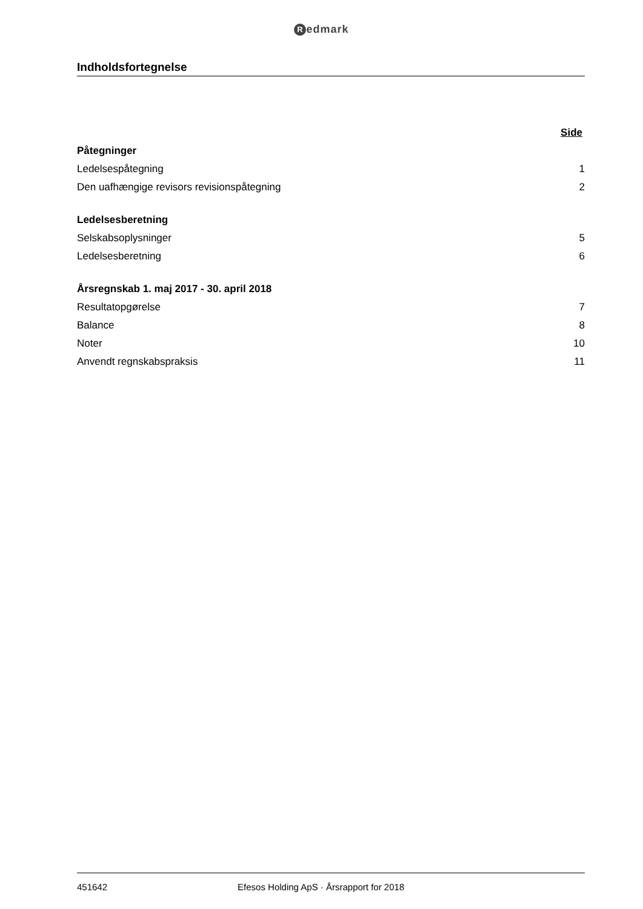Redmark
Indholdsfortegnelse
| | Side |
| Påtegninger | |
| Ledelsespåtegning | 1 |
| Den uafhængige revisors revisionspåtegning | 2 |
| Ledelsesberetning | |
| Selskabsoplysninger | 5 |
| Ledelsesberetning | 6 |
| Årsregnskab 1. maj 2017 - 30. april 2018 | |
| Resultatopgørelse | 7 |
| Balance | 8 |
| Noter | 10 |
| Anvendt regnskabspraksis | 11 |
451642 Efesos Holding ApS · Årsrapport for 2018